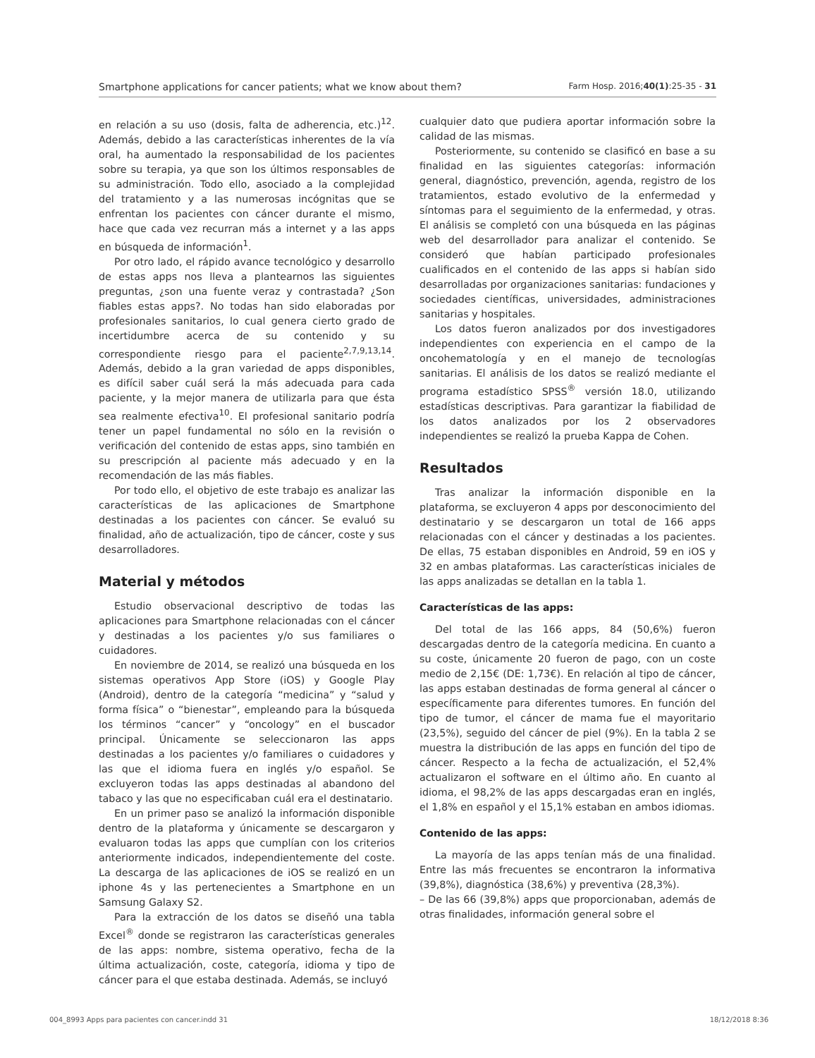Smartphone applications for cancer patients; what we know about them? Farm Hosp. 2016;40(1):25-35 - 31
en relación a su uso (dosis, falta de adherencia, etc.)<sup>12</sup>. Además, debido a las características inherentes de la vía oral, ha aumentado la responsabilidad de los pacientes sobre su terapia, ya que son los últimos responsables de su administración. Todo ello, asociado a la complejidad del tratamiento y a las numerosas incógnitas que se enfrentan los pacientes con cáncer durante el mismo, hace que cada vez recurran más a internet y a las apps en búsqueda de información<sup>1</sup>.
Por otro lado, el rápido avance tecnológico y desarrollo de estas apps nos lleva a plantearnos las siguientes preguntas, ¿son una fuente veraz y contrastada? ¿Son fiables estas apps?. No todas han sido elaboradas por profesionales sanitarios, lo cual genera cierto grado de incertidumbre acerca de su contenido y su correspondiente riesgo para el paciente<sup>2,7,9,13,14</sup>. Además, debido a la gran variedad de apps disponibles, es difícil saber cuál será la más adecuada para cada paciente, y la mejor manera de utilizarla para que ésta sea realmente efectiva<sup>10</sup>. El profesional sanitario podría tener un papel fundamental no sólo en la revisión o verificación del contenido de estas apps, sino también en su prescripción al paciente más adecuado y en la recomendación de las más fiables.
Por todo ello, el objetivo de este trabajo es analizar las características de las aplicaciones de Smartphone destinadas a los pacientes con cáncer. Se evaluó su finalidad, año de actualización, tipo de cáncer, coste y sus desarrolladores.
Material y métodos
Estudio observacional descriptivo de todas las aplicaciones para Smartphone relacionadas con el cáncer y destinadas a los pacientes y/o sus familiares o cuidadores.
En noviembre de 2014, se realizó una búsqueda en los sistemas operativos App Store (iOS) y Google Play (Android), dentro de la categoría “medicina” y “salud y forma física” o “bienestar”, empleando para la búsqueda los términos “cancer” y “oncology” en el buscador principal. Únicamente se seleccionaron las apps destinadas a los pacientes y/o familiares o cuidadores y las que el idioma fuera en inglés y/o español. Se excluyeron todas las apps destinadas al abandono del tabaco y las que no especificaban cuál era el destinatario.
En un primer paso se analizó la información disponible dentro de la plataforma y únicamente se descargaron y evaluaron todas las apps que cumplían con los criterios anteriormente indicados, independientemente del coste. La descarga de las aplicaciones de iOS se realizó en un iphone 4s y las pertenecientes a Smartphone en un Samsung Galaxy S2.
Para la extracción de los datos se diseñó una tabla Excel<sup>®</sup> donde se registraron las características generales de las apps: nombre, sistema operativo, fecha de la última actualización, coste, categoría, idioma y tipo de cáncer para el que estaba destinada. Además, se incluyó
cualquier dato que pudiera aportar información sobre la calidad de las mismas.
Posteriormente, su contenido se clasificó en base a su finalidad en las siguientes categorías: información general, diagnóstico, prevención, agenda, registro de los tratamientos, estado evolutivo de la enfermedad y síntomas para el seguimiento de la enfermedad, y otras. El análisis se completó con una búsqueda en las páginas web del desarrollador para analizar el contenido. Se consideró que habían participado profesionales cualificados en el contenido de las apps si habían sido desarrolladas por organizaciones sanitarias: fundaciones y sociedades científicas, universidades, administraciones sanitarias y hospitales.
Los datos fueron analizados por dos investigadores independientes con experiencia en el campo de la oncohematología y en el manejo de tecnologías sanitarias. El análisis de los datos se realizó mediante el programa estadístico SPSS<sup>®</sup> versión 18.0, utilizando estadísticas descriptivas. Para garantizar la fiabilidad de los datos analizados por los 2 observadores independientes se realizó la prueba Kappa de Cohen.
Resultados
Tras analizar la información disponible en la plataforma, se excluyeron 4 apps por desconocimiento del destinatario y se descargaron un total de 166 apps relacionadas con el cáncer y destinadas a los pacientes. De ellas, 75 estaban disponibles en Android, 59 en iOS y 32 en ambas plataformas. Las características iniciales de las apps analizadas se detallan en la tabla 1.
Características de las apps:
Del total de las 166 apps, 84 (50,6%) fueron descargadas dentro de la categoría medicina. En cuanto a su coste, únicamente 20 fueron de pago, con un coste medio de 2,15€ (DE: 1,73€). En relación al tipo de cáncer, las apps estaban destinadas de forma general al cáncer o específicamente para diferentes tumores. En función del tipo de tumor, el cáncer de mama fue el mayoritario (23,5%), seguido del cáncer de piel (9%). En la tabla 2 se muestra la distribución de las apps en función del tipo de cáncer. Respecto a la fecha de actualización, el 52,4% actualizaron el software en el último año. En cuanto al idioma, el 98,2% de las apps descargadas eran en inglés, el 1,8% en español y el 15,1% estaban en ambos idiomas.
Contenido de las apps:
La mayoría de las apps tenían más de una finalidad. Entre las más frecuentes se encontraron la informativa (39,8%), diagnóstica (38,6%) y preventiva (28,3%).
– De las 66 (39,8%) apps que proporcionaban, además de otras finalidades, información general sobre el
004_8993 Apps para pacientes con cancer.indd 31 18/12/2018 8:36